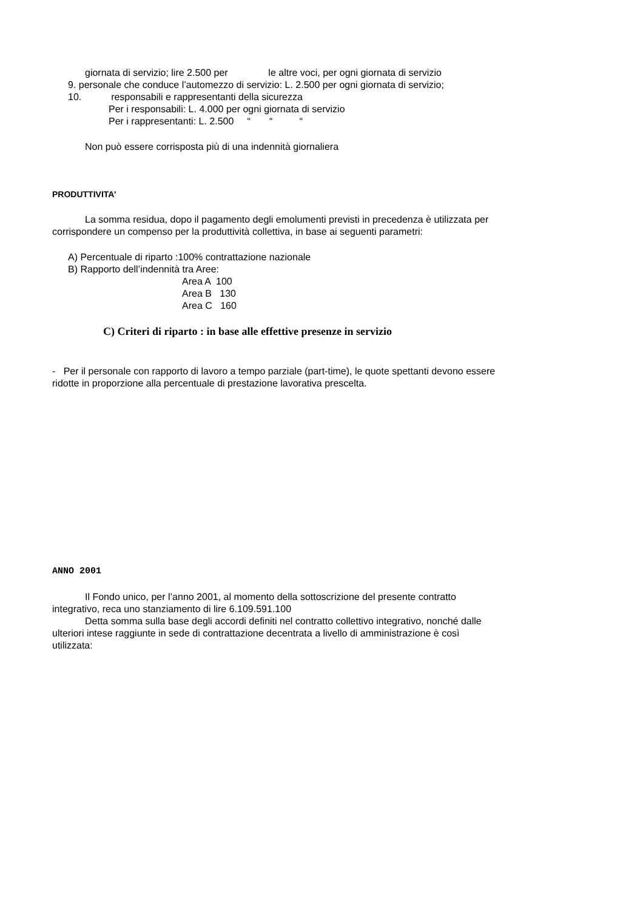giornata di servizio; lire 2.500 per le altre voci, per ogni giornata di servizio
9. personale che conduce l’automezzo di servizio: L. 2.500 per ogni giornata di servizio;
10. responsabili e rappresentanti della sicurezza
Per i responsabili: L. 4.000 per ogni giornata di servizio
Per i rappresentanti: L. 2.500 “ “ “
Non può essere corrisposta più di una indennità giornaliera
PRODUTTIVITA’
La somma residua, dopo il pagamento degli emolumenti previsti in precedenza è utilizzata per corrispondere un compenso per la produttività collettiva, in base ai seguenti parametri:
A) Percentuale di riparto :100% contrattazione nazionale
B) Rapporto dell’indennità tra Aree:
Area A 100
Area B 130
Area C 160
C) Criteri di riparto : in base alle effettive presenze in servizio
- Per il personale con rapporto di lavoro a tempo parziale (part-time), le quote spettanti devono essere ridotte in proporzione alla percentuale di prestazione lavorativa prescelta.
ANNO 2001
Il Fondo unico, per l’anno 2001, al momento della sottoscrizione del presente contratto integrativo, reca uno stanziamento di lire 6.109.591.100
Detta somma sulla base degli accordi definiti nel contratto collettivo integrativo, nonché dalle ulteriori intese raggiunte in sede di contrattazione decentrata a livello di amministrazione è così utilizzata: